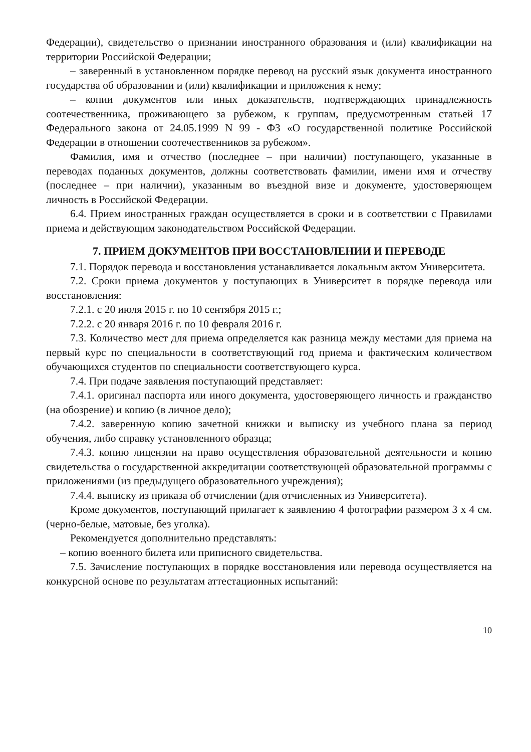Федерации), свидетельство о признании иностранного образования и (или) квалификации на территории Российской Федерации;
– заверенный в установленном порядке перевод на русский язык документа иностранного государства об образовании и (или) квалификации и приложения к нему;
– копии документов или иных доказательств, подтверждающих принадлежность соотечественника, проживающего за рубежом, к группам, предусмотренным статьей 17 Федерального закона от 24.05.1999 N 99 - ФЗ «О государственной политике Российской Федерации в отношении соотечественников за рубежом».
Фамилия, имя и отчество (последнее – при наличии) поступающего, указанные в переводах поданных документов, должны соответствовать фамилии, имени имя и отчеству (последнее – при наличии), указанным во въездной визе и документе, удостоверяющем личность в Российской Федерации.
6.4. Прием иностранных граждан осуществляется в сроки и в соответствии с Правилами приема и действующим законодательством Российской Федерации.
7. ПРИЕМ ДОКУМЕНТОВ ПРИ ВОССТАНОВЛЕНИИ И ПЕРЕВОДЕ
7.1. Порядок перевода и восстановления устанавливается локальным актом Университета.
7.2. Сроки приема документов у поступающих в Университет в порядке перевода или восстановления:
7.2.1. с 20 июля 2015 г. по 10 сентября 2015 г.;
7.2.2. с 20 января 2016 г. по 10 февраля 2016 г.
7.3. Количество мест для приема определяется как разница между местами для приема на первый курс по специальности в соответствующий год приема и фактическим количеством обучающихся студентов по специальности соответствующего курса.
7.4. При подаче заявления поступающий представляет:
7.4.1. оригинал паспорта или иного документа, удостоверяющего личность и гражданство (на обозрение) и копию (в личное дело);
7.4.2. заверенную копию зачетной книжки и выписку из учебного плана за период обучения, либо справку установленного образца;
7.4.3. копию лицензии на право осуществления образовательной деятельности и копию свидетельства о государственной аккредитации соответствующей образовательной программы с приложениями (из предыдущего образовательного учреждения);
7.4.4. выписку из приказа об отчислении (для отчисленных из Университета).
Кроме документов, поступающий прилагает к заявлению 4 фотографии размером 3 х 4 см. (черно-белые, матовые, без уголка).
Рекомендуется дополнительно представлять:
– копию военного билета или приписного свидетельства.
7.5. Зачисление поступающих в порядке восстановления или перевода осуществляется на конкурсной основе по результатам аттестационных испытаний:
10